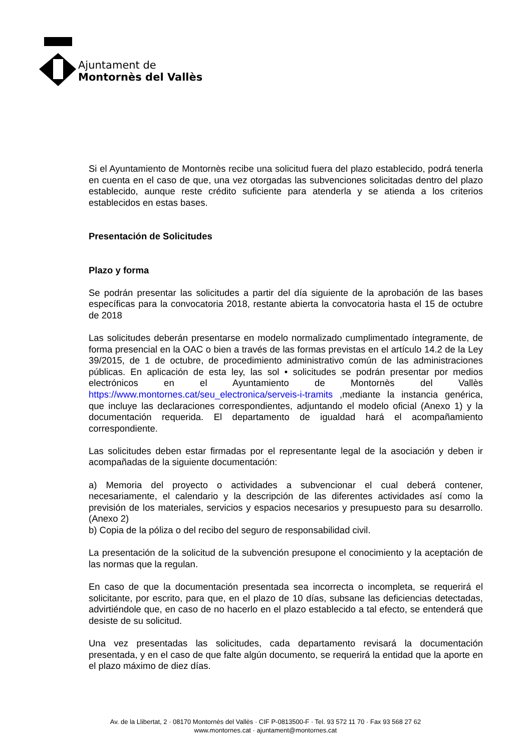Ajuntament de
Montornès del Vallès
Si el Ayuntamiento de Montornès recibe una solicitud fuera del plazo establecido, podrá tenerla en cuenta en el caso de que, una vez otorgadas las subvenciones solicitadas dentro del plazo establecido, aunque reste crédito suficiente para atenderla y se atienda a los criterios establecidos en estas bases.
Presentación de Solicitudes
Plazo y forma
Se podrán presentar las solicitudes a partir del día siguiente de la aprobación de las bases específicas para la convocatoria 2018, restante abierta la convocatoria hasta el 15 de octubre de 2018
Las solicitudes deberán presentarse en modelo normalizado cumplimentado íntegramente, de forma presencial en la OAC o bien a través de las formas previstas en el artículo 14.2 de la Ley 39/2015, de 1 de octubre, de procedimiento administrativo común de las administraciones públicas. En aplicación de esta ley, las sol • solicitudes se podrán presentar por medios electrónicos en el Ayuntamiento de Montornès del Vallès https://www.montornes.cat/seu_electronica/serveis-i-tramits ,mediante la instancia genérica, que incluye las declaraciones correspondientes, adjuntando el modelo oficial (Anexo 1) y la documentación requerida. El departamento de igualdad hará el acompañamiento correspondiente.
Las solicitudes deben estar firmadas por el representante legal de la asociación y deben ir acompañadas de la siguiente documentación:
a) Memoria del proyecto o actividades a subvencionar el cual deberá contener, necesariamente, el calendario y la descripción de las diferentes actividades así como la previsión de los materiales, servicios y espacios necesarios y presupuesto para su desarrollo. (Anexo 2)
b) Copia de la póliza o del recibo del seguro de responsabilidad civil.
La presentación de la solicitud de la subvención presupone el conocimiento y la aceptación de las normas que la regulan.
En caso de que la documentación presentada sea incorrecta o incompleta, se requerirá el solicitante, por escrito, para que, en el plazo de 10 días, subsane las deficiencias detectadas, advirtiéndole que, en caso de no hacerlo en el plazo establecido a tal efecto, se entenderá que desiste de su solicitud.
Una vez presentadas las solicitudes, cada departamento revisará la documentación presentada, y en el caso de que falte algún documento, se requerirá la entidad que la aporte en el plazo máximo de diez días.
Av. de la Llibertat, 2 · 08170 Montornès del Vallès · CIF P-0813500-F · Tel. 93 572 11 70 · Fax 93 568 27 62
www.montornes.cat · ajuntament@montornes.cat